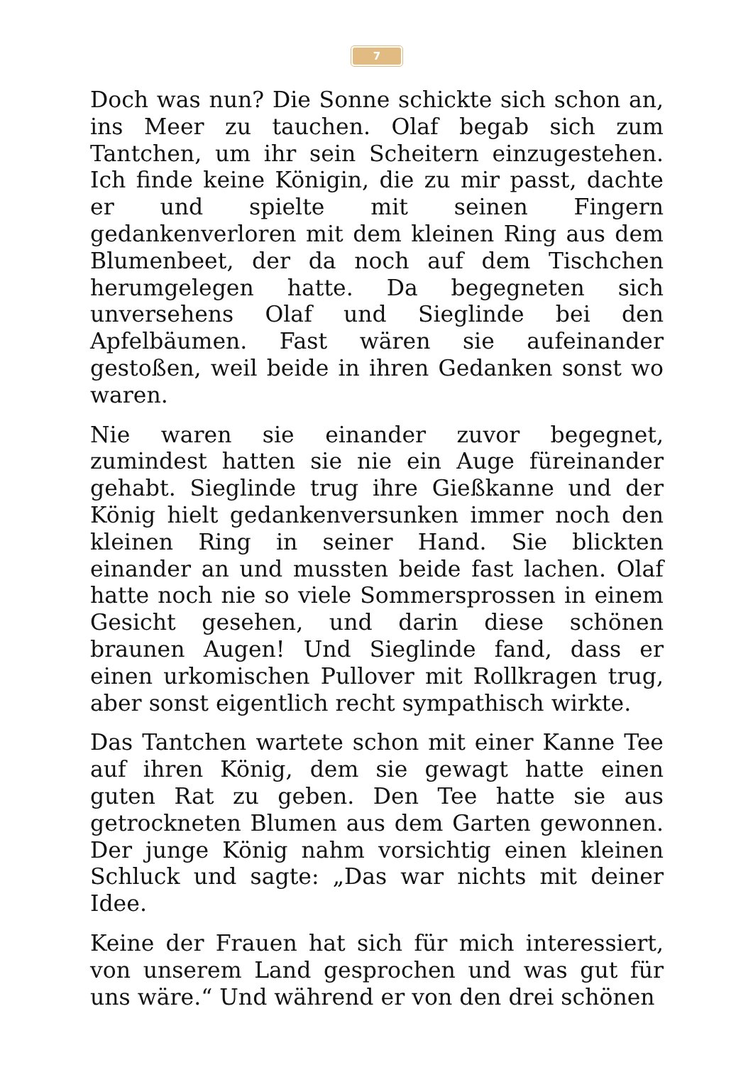7
Doch was nun? Die Sonne schickte sich schon an, ins Meer zu tauchen. Olaf begab sich zum Tantchen, um ihr sein Scheitern einzugestehen. Ich finde keine Königin, die zu mir passt, dachte er und spielte mit seinen Fingern gedankenverloren mit dem kleinen Ring aus dem Blumenbeet, der da noch auf dem Tischchen herumgelegen hatte. Da begegneten sich unversehens Olaf und Sieglinde bei den Apfelbäumen. Fast wären sie aufeinander gestoßen, weil beide in ihren Gedanken sonst wo waren.
Nie waren sie einander zuvor begegnet, zumindest hatten sie nie ein Auge füreinander gehabt. Sieglinde trug ihre Gießkanne und der König hielt gedankenversunken immer noch den kleinen Ring in seiner Hand. Sie blickten einander an und mussten beide fast lachen. Olaf hatte noch nie so viele Sommersprossen in einem Gesicht gesehen, und darin diese schönen braunen Augen! Und Sieglinde fand, dass er einen urkomischen Pullover mit Rollkragen trug, aber sonst eigentlich recht sympathisch wirkte.
Das Tantchen wartete schon mit einer Kanne Tee auf ihren König, dem sie gewagt hatte einen guten Rat zu geben. Den Tee hatte sie aus getrockneten Blumen aus dem Garten gewonnen. Der junge König nahm vorsichtig einen kleinen Schluck und sagte: „Das war nichts mit deiner Idee.
Keine der Frauen hat sich für mich interessiert, von unserem Land gesprochen und was gut für uns wäre.“ Und während er von den drei schönen